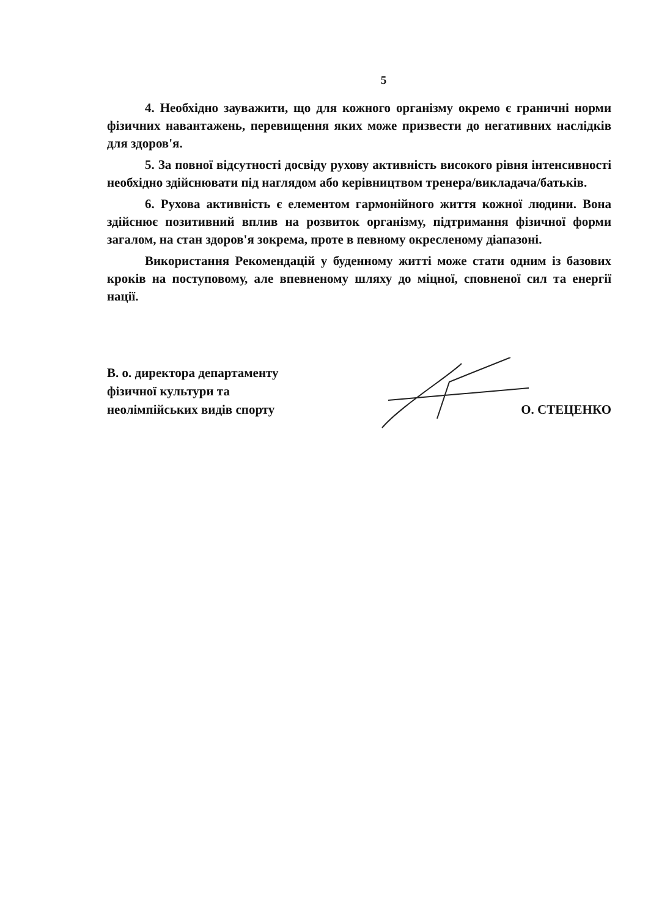5
4. Необхідно зауважити, що для кожного організму окремо є граничні норми фізичних навантажень, перевищення яких може призвести до негативних наслідків для здоров'я.
5. За повної відсутності досвіду рухову активність високого рівня інтенсивності необхідно здійснювати під наглядом або керівництвом тренера/викладача/батьків.
6. Рухова активність є елементом гармонійного життя кожної людини. Вона здійснює позитивний вплив на розвиток організму, підтримання фізичної форми загалом, на стан здоров'я зокрема, проте в певному окресленому діапазоні.
Використання Рекомендацій у буденному житті може стати одним із базових кроків на поступовому, але впевненому шляху до міцної, сповненої сил та енергії нації.
В. о. директора департаменту
фізичної культури та
неолімпійських видів спорту
О. СТЕЦЕНКО